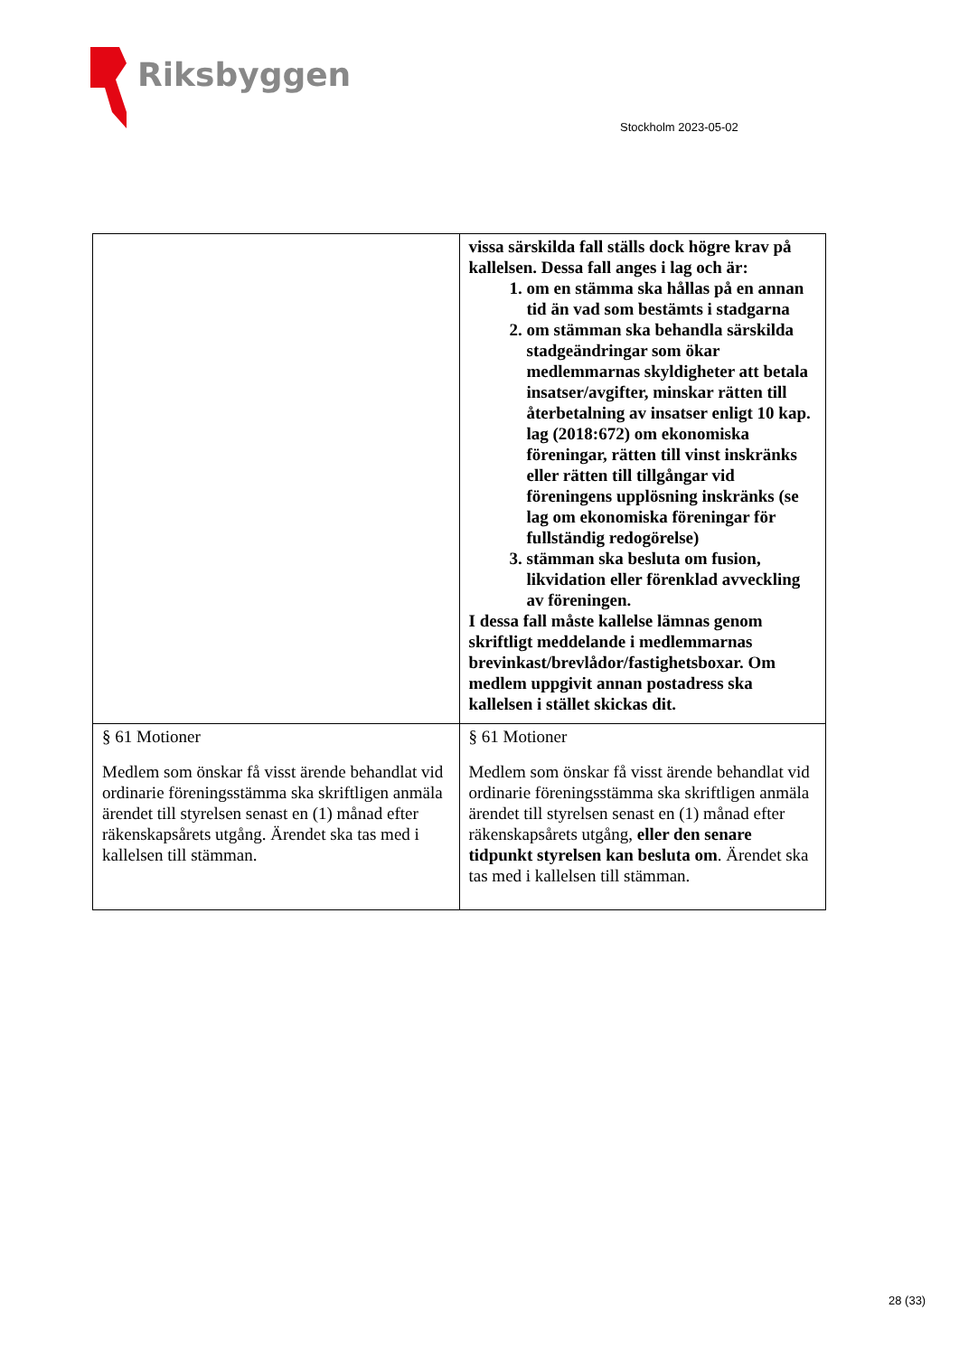Riksbyggen
Stockholm 2023-05-02
| | vissa särskilda fall ställs dock högre krav på kallelsen. Dessa fall anges i lag och är: 1. om en stämma ska hållas på en annan tid än vad som bestämts i stadgarna 2. om stämman ska behandla särskilda stadgeändringar som ökar medlemmarnas skyldigheter att betala insatser/avgifter, minskar rätten till återbetalning av insatser enligt 10 kap. lag (2018:672) om ekonomiska föreningar, rätten till vinst inskränks eller rätten till tillgångar vid föreningens upplösning inskränks (se lag om ekonomiska föreningar för fullständig redogörelse) 3. stämman ska besluta om fusion, likvidation eller förenklad avveckling av föreningen. I dessa fall måste kallelse lämnas genom skriftligt meddelande i medlemmarnas brevinkast/brevlådor/fastighetsboxar. Om medlem uppgivit annan postadress ska kallelsen i stället skickas dit. |
| § 61 Motioner Medlem som önskar få visst ärende behandlat vid ordinarie föreningsstämma ska skriftligen anmäla ärendet till styrelsen senast en (1) månad efter räkenskapsårets utgång. Ärendet ska tas med i kallelsen till stämman. | § 61 Motioner Medlem som önskar få visst ärende behandlat vid ordinarie föreningsstämma ska skriftligen anmäla ärendet till styrelsen senast en (1) månad efter räkenskapsårets utgång, eller den senare tidpunkt styrelsen kan besluta om . Ärendet ska tas med i kallelsen till stämman. |
28 (33)